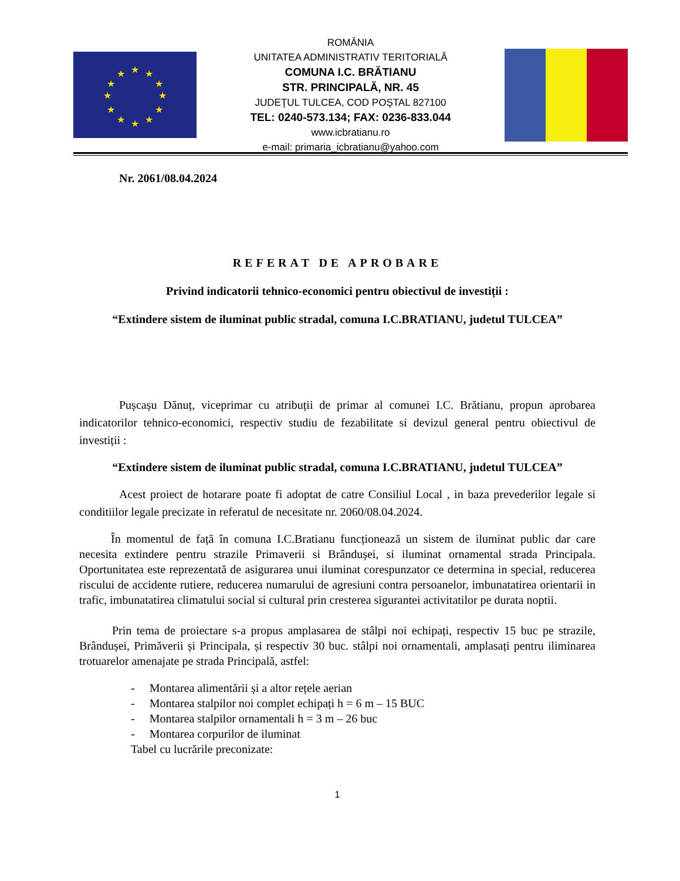★
★
★
★
★
★
★
★
★
★
★
★
ROMÂNIA
UNITATEA ADMINISTRATIV TERITORIALĂ
COMUNA I.C. BRĂTIANU
STR. PRINCIPALĂ, NR. 45
JUDEŢUL TULCEA, COD POŞTAL 827100
TEL: 0240-573.134; FAX: 0236-833.044
www.icbratianu.ro
e-mail: primaria_icbratianu@yahoo.com
Nr. 2061/08.04.2024
REFERAT DE APROBARE
Privind indicatorii tehnico-economici pentru obiectivul de investiții :
“Extindere sistem de iluminat public stradal, comuna I.C.BRATIANU, judetul TULCEA”
Pușcașu Dănuț, viceprimar cu atribuții de primar al comunei I.C. Brătianu, propun aprobarea indicatorilor tehnico-economici, respectiv studiu de fezabilitate si devizul general pentru obiectivul de investiții :
“Extindere sistem de iluminat public stradal, comuna I.C.BRATIANU, judetul TULCEA”
Acest proiect de hotarare poate fi adoptat de catre Consiliul Local , in baza prevederilor legale si conditiilor legale precizate in referatul de necesitate nr. 2060/08.04.2024.
În momentul de față în comuna I.C.Bratianu funcționează un sistem de iluminat public dar care necesita extindere pentru strazile Primaverii si Brândușei, si iluminat ornamental strada Principala. Oportunitatea este reprezentată de asigurarea unui iluminat corespunzator ce determina in special, reducerea riscului de accidente rutiere, reducerea numarului de agresiuni contra persoanelor, imbunatatirea orientarii in trafic, imbunatatirea climatului social si cultural prin cresterea sigurantei activitatilor pe durata noptii.
Prin tema de proiectare s-a propus amplasarea de stâlpi noi echipați, respectiv 15 buc pe strazile, Brândușei, Primăverii și Principala, și respectiv 30 buc. stâlpi noi ornamentali, amplasați pentru iliminarea trotuarelor amenajate pe strada Principală, astfel:
- Montarea alimentării și a altor rețele aerian
- Montarea stalpilor noi complet echipați h = 6 m – 15 BUC
- Montarea stalpilor ornamentali h = 3 m – 26 buc
- Montarea corpurilor de iluminat
Tabel cu lucrările preconizate:
1